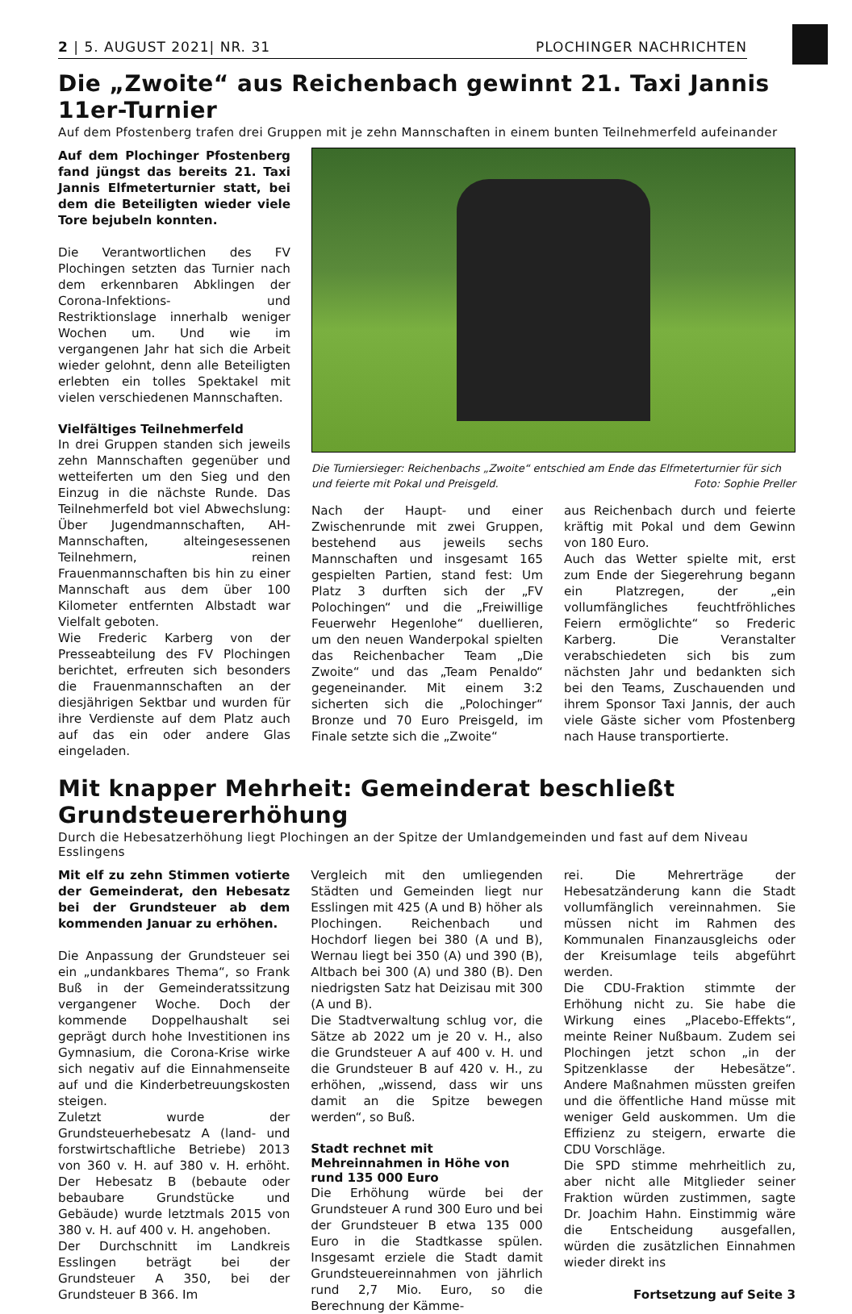2 | 5. AUGUST 2021| NR. 31 PLOCHINGER NACHRICHTEN
Die „Zwoite“ aus Reichenbach gewinnt 21. Taxi Jannis 11er-Turnier
Auf dem Pfostenberg trafen drei Gruppen mit je zehn Mannschaften in einem bunten Teilnehmerfeld aufeinander
Auf dem Plochinger Pfostenberg fand jüngst das bereits 21. Taxi Jannis Elfmeterturnier statt, bei dem die Beteiligten wieder viele Tore bejubeln konnten.
Die Verantwortlichen des FV Plochingen setzten das Turnier nach dem erkennbaren Abklingen der Corona-Infektions- und Restriktionslage innerhalb weniger Wochen um. Und wie im vergangenen Jahr hat sich die Arbeit wieder gelohnt, denn alle Beteiligten erlebten ein tolles Spektakel mit vielen verschiedenen Mannschaften.
Vielfältiges Teilnehmerfeld
In drei Gruppen standen sich jeweils zehn Mannschaften gegenüber und wetteiferten um den Sieg und den Einzug in die nächste Runde. Das Teilnehmerfeld bot viel Abwechslung: Über Jugendmannschaften, AH-Mannschaften, alteingesessenen Teilnehmern, reinen Frauenmannschaften bis hin zu einer Mannschaft aus dem über 100 Kilometer entfernten Albstadt war Vielfalt geboten.
Wie Frederic Karberg von der Presseabteilung des FV Plochingen berichtet, erfreuten sich besonders die Frauenmannschaften an der diesjährigen Sektbar und wurden für ihre Verdienste auf dem Platz auch auf das ein oder andere Glas eingeladen.
Die Turniersieger: Reichenbachs „Zwoite“ entschied am Ende das Elfmeterturnier für sich und feierte mit Pokal und Preisgeld. Foto: Sophie Preller
Nach der Haupt- und einer Zwischenrunde mit zwei Gruppen, bestehend aus jeweils sechs Mannschaften und insgesamt 165 gespielten Partien, stand fest: Um Platz 3 durften sich der „FV Polochingen“ und die „Freiwillige Feuerwehr Hegenlohe“ duellieren, um den neuen Wanderpokal spielten das Reichenbacher Team „Die Zwoite“ und das „Team Penaldo“ gegeneinander. Mit einem 3:2 sicherten sich die „Polochinger“ Bronze und 70 Euro Preisgeld, im Finale setzte sich die „Zwoite“
aus Reichenbach durch und feierte kräftig mit Pokal und dem Gewinn von 180 Euro.
Auch das Wetter spielte mit, erst zum Ende der Siegerehrung begann ein Platzregen, der „ein vollumfängliches feuchtfröhliches Feiern ermöglichte“ so Frederic Karberg. Die Veranstalter verabschiedeten sich bis zum nächsten Jahr und bedankten sich bei den Teams, Zuschauenden und ihrem Sponsor Taxi Jannis, der auch viele Gäste sicher vom Pfostenberg nach Hause transportierte.
Mit knapper Mehrheit: Gemeinderat beschließt Grundsteuererhöhung
Durch die Hebesatzerhöhung liegt Plochingen an der Spitze der Umlandgemeinden und fast auf dem Niveau Esslingens
Mit elf zu zehn Stimmen votierte der Gemeinderat, den Hebesatz bei der Grundsteuer ab dem kommenden Januar zu erhöhen.
Die Anpassung der Grundsteuer sei ein „undankbares Thema“, so Frank Buß in der Gemeinderatssitzung vergangener Woche. Doch der kommende Doppelhaushalt sei geprägt durch hohe Investitionen ins Gymnasium, die Corona-Krise wirke sich negativ auf die Einnahmenseite auf und die Kinderbetreuungskosten steigen.
Zuletzt wurde der Grundsteuerhebesatz A (land- und forstwirtschaftliche Betriebe) 2013 von 360 v. H. auf 380 v. H. erhöht. Der Hebesatz B (bebaute oder bebaubare Grundstücke und Gebäude) wurde letztmals 2015 von 380 v. H. auf 400 v. H. angehoben.
Der Durchschnitt im Landkreis Esslingen beträgt bei der Grundsteuer A 350, bei der Grundsteuer B 366. Im
Vergleich mit den umliegenden Städten und Gemeinden liegt nur Esslingen mit 425 (A und B) höher als Plochingen. Reichenbach und Hochdorf liegen bei 380 (A und B), Wernau liegt bei 350 (A) und 390 (B), Altbach bei 300 (A) und 380 (B). Den niedrigsten Satz hat Deizisau mit 300 (A und B).
Die Stadtverwaltung schlug vor, die Sätze ab 2022 um je 20 v. H., also die Grundsteuer A auf 400 v. H. und die Grundsteuer B auf 420 v. H., zu erhöhen, „wissend, dass wir uns damit an die Spitze bewegen werden“, so Buß.
Stadt rechnet mit Mehreinnahmen in Höhe von rund 135 000 Euro
Die Erhöhung würde bei der Grundsteuer A rund 300 Euro und bei der Grundsteuer B etwa 135 000 Euro in die Stadtkasse spülen. Insgesamt erziele die Stadt damit Grundsteuereinnahmen von jährlich rund 2,7 Mio. Euro, so die Berechnung der Kämme-
rei. Die Mehrerträge der Hebesatzänderung kann die Stadt vollumfänglich vereinnahmen. Sie müssen nicht im Rahmen des Kommunalen Finanzausgleichs oder der Kreisumlage teils abgeführt werden.
Die CDU-Fraktion stimmte der Erhöhung nicht zu. Sie habe die Wirkung eines „Placebo-Effekts“, meinte Reiner Nußbaum. Zudem sei Plochingen jetzt schon „in der Spitzenklasse der Hebesätze“. Andere Maßnahmen müssten greifen und die öffentliche Hand müsse mit weniger Geld auskommen. Um die Effizienz zu steigern, erwarte die CDU Vorschläge.
Die SPD stimme mehrheitlich zu, aber nicht alle Mitglieder seiner Fraktion würden zustimmen, sagte Dr. Joachim Hahn. Einstimmig wäre die Entscheidung ausgefallen, würden die zusätzlichen Einnahmen wieder direkt ins
Fortsetzung auf Seite 3